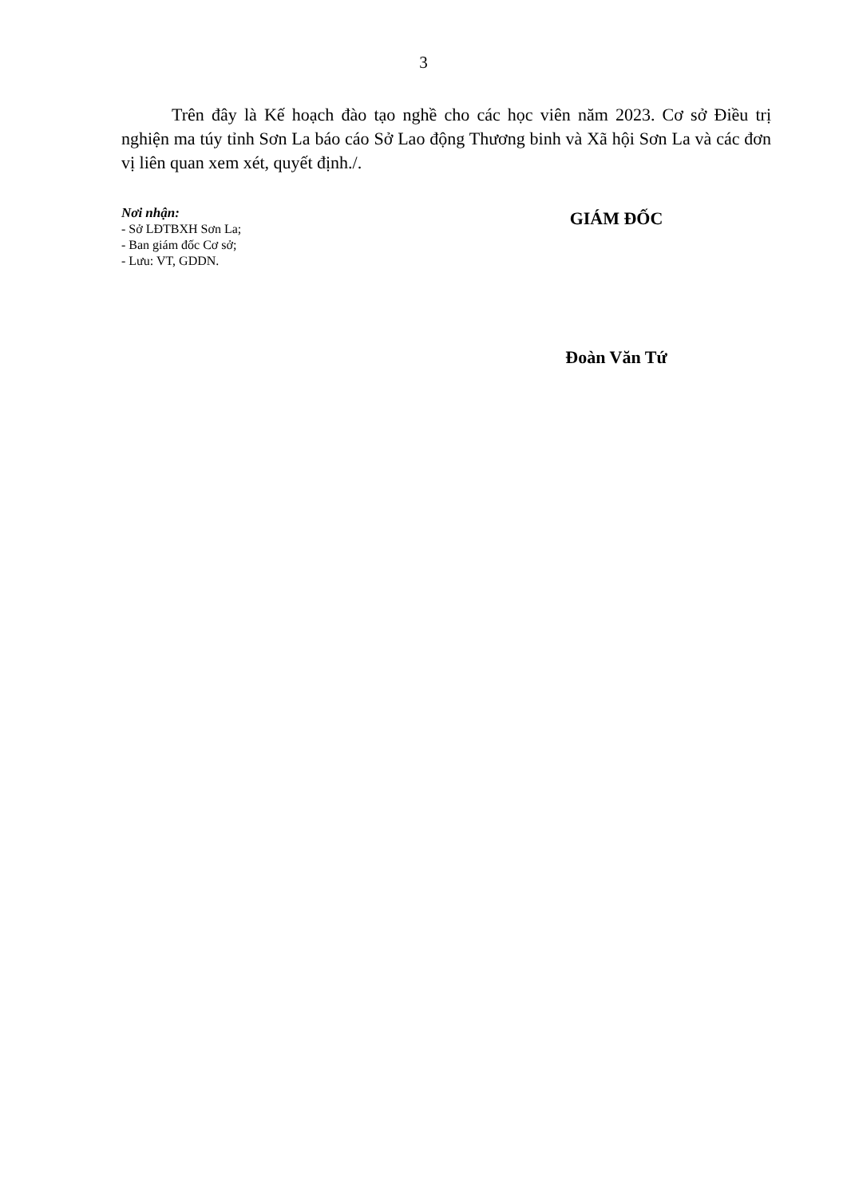3
Trên đây là Kế hoạch đào tạo nghề cho các học viên năm 2023. Cơ sở Điều trị nghiện ma túy tỉnh Sơn La báo cáo Sở Lao động Thương binh và Xã hội Sơn La và các đơn vị liên quan xem xét, quyết định./.
Nơi nhận:
- Sở LĐTBXH Sơn La;
- Ban giám đốc Cơ sở;
- Lưu: VT, GDDN.
GIÁM ĐỐC
Đoàn Văn Tứ